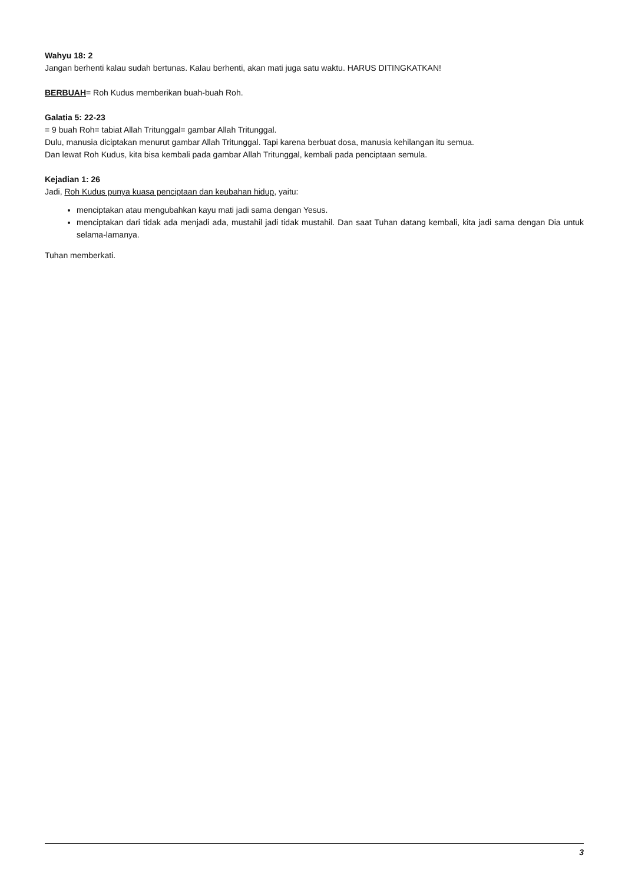Wahyu 18: 2
Jangan berhenti kalau sudah bertunas. Kalau berhenti, akan mati juga satu waktu. HARUS DITINGKATKAN!
BERBUAH= Roh Kudus memberikan buah-buah Roh.
Galatia 5: 22-23
= 9 buah Roh= tabiat Allah Tritunggal= gambar Allah Tritunggal.
Dulu, manusia diciptakan menurut gambar Allah Tritunggal. Tapi karena berbuat dosa, manusia kehilangan itu semua.
Dan lewat Roh Kudus, kita bisa kembali pada gambar Allah Tritunggal, kembali pada penciptaan semula.
Kejadian 1: 26
Jadi, Roh Kudus punya kuasa penciptaan dan keubahan hidup, yaitu:
menciptakan atau mengubahkan kayu mati jadi sama dengan Yesus.
menciptakan dari tidak ada menjadi ada, mustahil jadi tidak mustahil. Dan saat Tuhan datang kembali, kita jadi sama dengan Dia untuk selama-lamanya.
Tuhan memberkati.
3